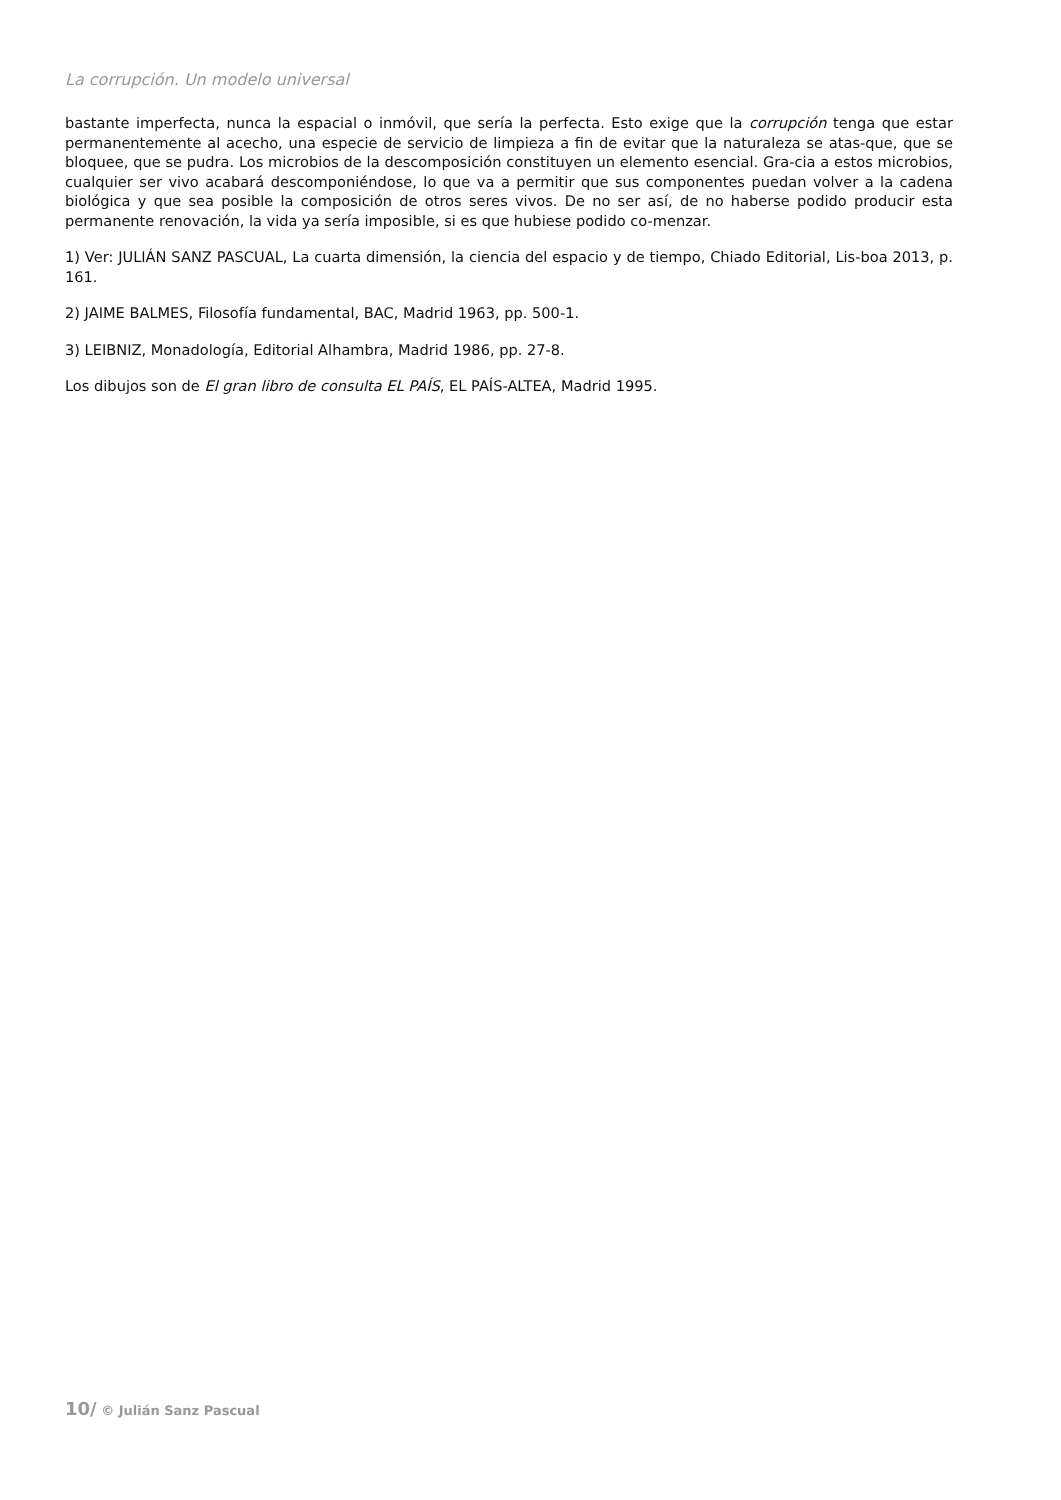La corrupción. Un modelo universal
bastante imperfecta, nunca la espacial o inmóvil, que sería la perfecta. Esto exige que la corrupción tenga que estar permanentemente al acecho, una especie de servicio de limpieza a fin de evitar que la naturaleza se atas-que, que se bloquee, que se pudra. Los microbios de la descomposición constituyen un elemento esencial. Gra-cia a estos microbios, cualquier ser vivo acabará descomponiéndose, lo que va a permitir que sus componentes puedan volver a la cadena biológica y que sea posible la composición de otros seres vivos. De no ser así, de no haberse podido producir esta permanente renovación, la vida ya sería imposible, si es que hubiese podido co-menzar.
1) Ver: JULIÁN SANZ PASCUAL, La cuarta dimensión, la ciencia del espacio y de tiempo, Chiado Editorial, Lis-boa 2013, p. 161.
2) JAIME BALMES, Filosofía fundamental, BAC, Madrid 1963, pp. 500-1.
3) LEIBNIZ, Monadología, Editorial Alhambra, Madrid 1986, pp. 27-8.
Los dibujos son de El gran libro de consulta EL PAÍS, EL PAÍS-ALTEA, Madrid 1995.
10/ © Julián Sanz Pascual